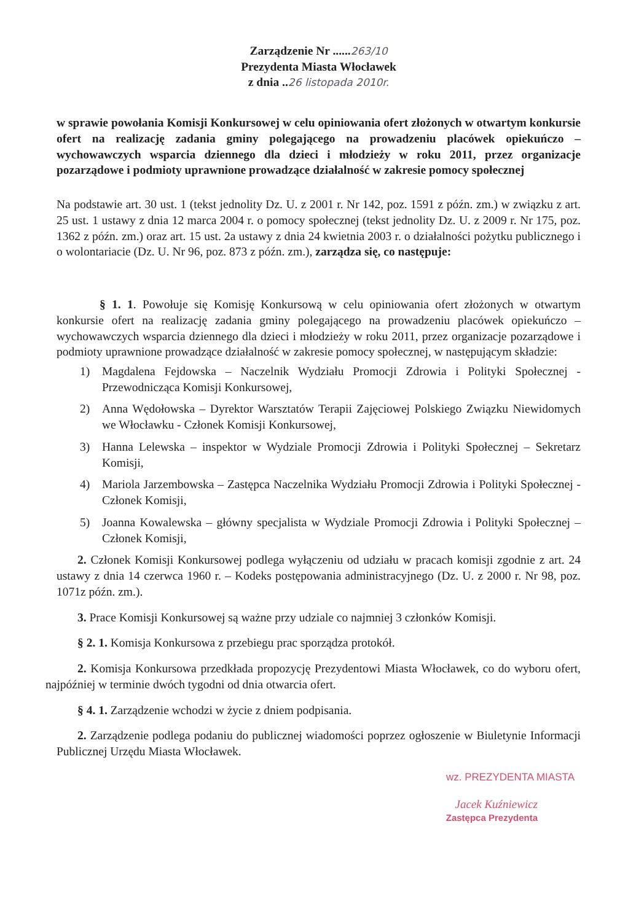Zarządzenie Nr ......263/10
Prezydenta Miasta Włocławek
z dnia ..26 listopada 2010r.
w sprawie powołania Komisji Konkursowej w celu opiniowania ofert złożonych w otwartym konkursie ofert na realizację zadania gminy polegającego na prowadzeniu placówek opiekuńczo – wychowawczych wsparcia dziennego dla dzieci i młodzieży w roku 2011, przez organizacje pozarządowe i podmioty uprawnione prowadzące działalność w zakresie pomocy społecznej
Na podstawie art. 30 ust. 1 (tekst jednolity Dz. U. z 2001 r. Nr 142, poz. 1591 z późn. zm.) w związku z art. 25 ust. 1 ustawy z dnia 12 marca 2004 r. o pomocy społecznej (tekst jednolity Dz. U. z 2009 r. Nr 175, poz. 1362 z późn. zm.) oraz art. 15 ust. 2a ustawy z dnia 24 kwietnia 2003 r. o działalności pożytku publicznego i o wolontariacie (Dz. U. Nr 96, poz. 873 z późn. zm.), zarządza się, co następuje:
§ 1. 1. Powołuje się Komisję Konkursową w celu opiniowania ofert złożonych w otwartym konkursie ofert na realizację zadania gminy polegającego na prowadzeniu placówek opiekuńczo – wychowawczych wsparcia dziennego dla dzieci i młodzieży w roku 2011, przez organizacje pozarządowe i podmioty uprawnione prowadzące działalność w zakresie pomocy społecznej, w następującym składzie:
1) Magdalena Fejdowska – Naczelnik Wydziału Promocji Zdrowia i Polityki Społecznej - Przewodnicząca Komisji Konkursowej,
2) Anna Wędołowska – Dyrektor Warsztatów Terapii Zajęciowej Polskiego Związku Niewidomych we Włocławku - Członek Komisji Konkursowej,
3) Hanna Lelewska – inspektor w Wydziale Promocji Zdrowia i Polityki Społecznej – Sekretarz Komisji,
4) Mariola Jarzembowska – Zastępca Naczelnika Wydziału Promocji Zdrowia i Polityki Społecznej - Członek Komisji,
5) Joanna Kowalewska – główny specjalista w Wydziale Promocji Zdrowia i Polityki Społecznej – Członek Komisji,
2. Członek Komisji Konkursowej podlega wyłączeniu od udziału w pracach komisji zgodnie z art. 24 ustawy z dnia 14 czerwca 1960 r. – Kodeks postępowania administracyjnego (Dz. U. z 2000 r. Nr 98, poz. 1071z późn. zm.).
3. Prace Komisji Konkursowej są ważne przy udziale co najmniej 3 członków Komisji.
§ 2. 1. Komisja Konkursowa z przebiegu prac sporządza protokół.
2. Komisja Konkursowa przedkłada propozycję Prezydentowi Miasta Włocławek, co do wyboru ofert, najpóźniej w terminie dwóch tygodni od dnia otwarcia ofert.
§ 4. 1. Zarządzenie wchodzi w życie z dniem podpisania.
2. Zarządzenie podlega podaniu do publicznej wiadomości poprzez ogłoszenie w Biuletynie Informacji Publicznej Urzędu Miasta Włocławek.
wz. PREZYDENTA MIASTA
Jacek Kuźniewicz
Zastępca Prezydenta